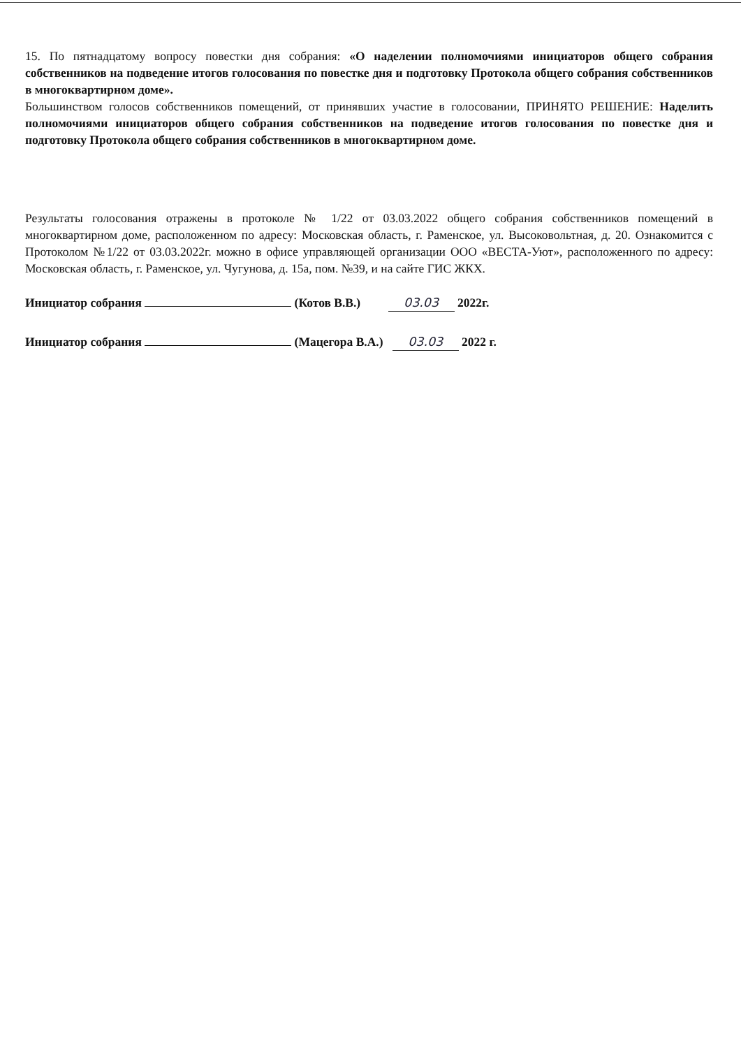15. По пятнадцатому вопросу повестки дня собрания: «О наделении полномочиями инициаторов общего собрания собственников на подведение итогов голосования по повестке дня и подготовку Протокола общего собрания собственников в многоквартирном доме».
Большинством голосов собственников помещений, от принявших участие в голосовании, ПРИНЯТО РЕШЕНИЕ: Наделить полномочиями инициаторов общего собрания собственников на подведение итогов голосования по повестке дня и подготовку Протокола общего собрания собственников в многоквартирном доме.
Результаты голосования отражены в протоколе № 1/22 от 03.03.2022 общего собрания собственников помещений в многоквартирном доме, расположенном по адресу: Московская область, г. Раменское, ул. Высоковольтная, д. 20. Ознакомится с Протоколом №1/22 от 03.03.2022г. можно в офисе управляющей организации ООО «ВЕСТА-Уют», расположенного по адресу: Московская область, г. Раменское, ул. Чугунова, д. 15а, пом. №39, и на сайте ГИС ЖКХ.
Инициатор собрания (Котов В.В.) 03.03 2022г.
Инициатор собрания (Мацегора В.А.) 03.03 2022 г.